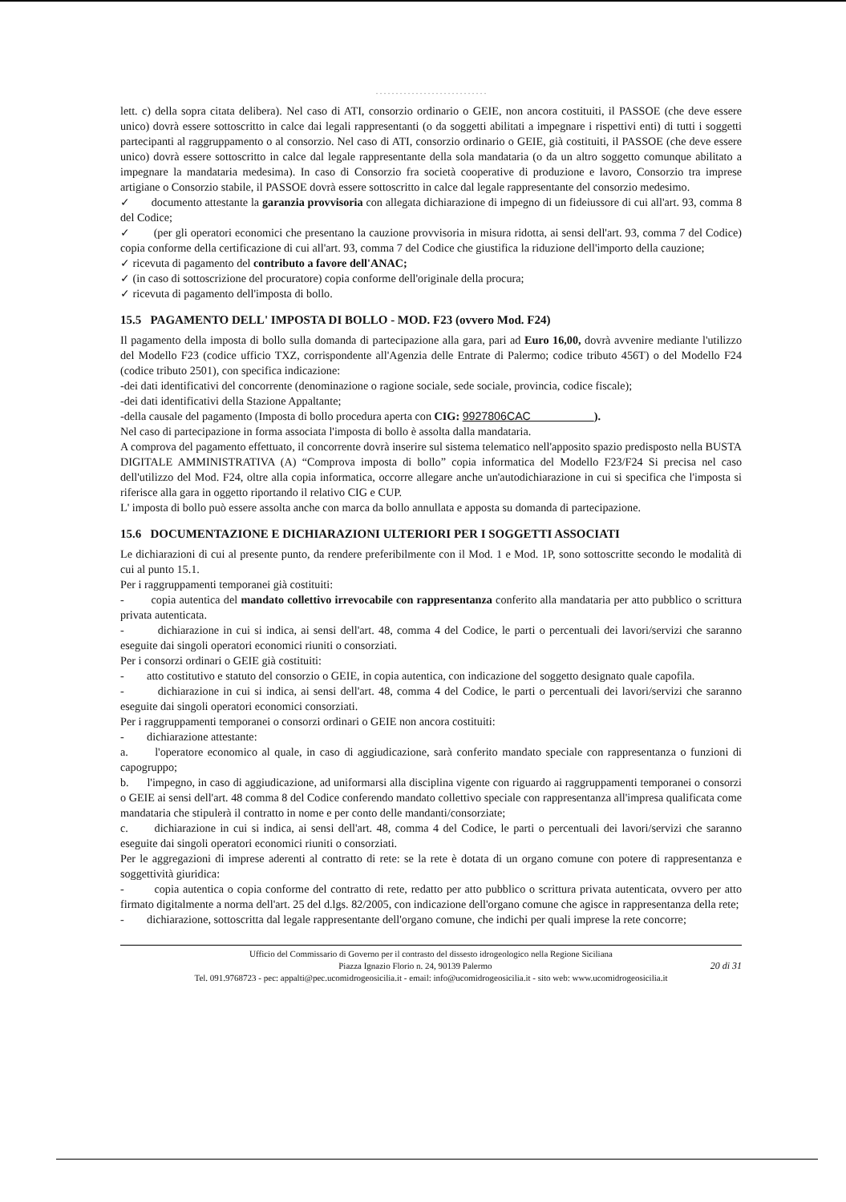. . . . . . . . . . . . . . . . . . . . . . . . . . . .
lett. c) della sopra citata delibera). Nel caso di ATI, consorzio ordinario o GEIE, non ancora costituiti, il PASSOE (che deve essere unico) dovrà essere sottoscritto in calce dai legali rappresentanti (o da soggetti abilitati a impegnare i rispettivi enti) di tutti i soggetti partecipanti al raggruppamento o al consorzio. Nel caso di ATI, consorzio ordinario o GEIE, già costituiti, il PASSOE (che deve essere unico) dovrà essere sottoscritto in calce dal legale rappresentante della sola mandataria (o da un altro soggetto comunque abilitato a impegnare la mandataria medesima). In caso di Consorzio fra società cooperative di produzione e lavoro, Consorzio tra imprese artigiane o Consorzio stabile, il PASSOE dovrà essere sottoscritto in calce dal legale rappresentante del consorzio medesimo.
✓ documento attestante la garanzia provvisoria con allegata dichiarazione di impegno di un fideiussore di cui all'art. 93, comma 8 del Codice;
✓ (per gli operatori economici che presentano la cauzione provvisoria in misura ridotta, ai sensi dell'art. 93, comma 7 del Codice) copia conforme della certificazione di cui all'art. 93, comma 7 del Codice che giustifica la riduzione dell'importo della cauzione;
✓ ricevuta di pagamento del contributo a favore dell'ANAC;
✓ (in caso di sottoscrizione del procuratore) copia conforme dell'originale della procura;
✓ ricevuta di pagamento dell'imposta di bollo.
15.5 PAGAMENTO DELL' IMPOSTA DI BOLLO - MOD. F23 (ovvero Mod. F24)
Il pagamento della imposta di bollo sulla domanda di partecipazione alla gara, pari ad Euro 16,00, dovrà avvenire mediante l'utilizzo del Modello F23 (codice ufficio TXZ, corrispondente all'Agenzia delle Entrate di Palermo; codice tributo 456T) o del Modello F24 (codice tributo 2501), con specifica indicazione:
-dei dati identificativi del concorrente (denominazione o ragione sociale, sede sociale, provincia, codice fiscale);
-dei dati identificativi della Stazione Appaltante;
-della causale del pagamento (Imposta di bollo procedura aperta con CIG: 9927806CAC ).
Nel caso di partecipazione in forma associata l'imposta di bollo è assolta dalla mandataria.
A comprova del pagamento effettuato, il concorrente dovrà inserire sul sistema telematico nell'apposito spazio predisposto nella BUSTA DIGITALE AMMINISTRATIVA (A) “Comprova imposta di bollo” copia informatica del Modello F23/F24 Si precisa nel caso dell'utilizzo del Mod. F24, oltre alla copia informatica, occorre allegare anche un'autodichiarazione in cui si specifica che l'imposta si riferisce alla gara in oggetto riportando il relativo CIG e CUP.
L' imposta di bollo può essere assolta anche con marca da bollo annullata e apposta su domanda di partecipazione.
15.6 DOCUMENTAZIONE E DICHIARAZIONI ULTERIORI PER I SOGGETTI ASSOCIATI
Le dichiarazioni di cui al presente punto, da rendere preferibilmente con il Mod. 1 e Mod. 1P, sono sottoscritte secondo le modalità di cui al punto 15.1.
Per i raggruppamenti temporanei già costituiti:
- copia autentica del mandato collettivo irrevocabile con rappresentanza conferito alla mandataria per atto pubblico o scrittura privata autenticata.
- dichiarazione in cui si indica, ai sensi dell'art. 48, comma 4 del Codice, le parti o percentuali dei lavori/servizi che saranno eseguite dai singoli operatori economici riuniti o consorziati.
Per i consorzi ordinari o GEIE già costituiti:
- atto costitutivo e statuto del consorzio o GEIE, in copia autentica, con indicazione del soggetto designato quale capofila.
- dichiarazione in cui si indica, ai sensi dell'art. 48, comma 4 del Codice, le parti o percentuali dei lavori/servizi che saranno eseguite dai singoli operatori economici consorziati.
Per i raggruppamenti temporanei o consorzi ordinari o GEIE non ancora costituiti:
- dichiarazione attestante:
a. l'operatore economico al quale, in caso di aggiudicazione, sarà conferito mandato speciale con rappresentanza o funzioni di capogruppo;
b. l'impegno, in caso di aggiudicazione, ad uniformarsi alla disciplina vigente con riguardo ai raggruppamenti temporanei o consorzi o GEIE ai sensi dell'art. 48 comma 8 del Codice conferendo mandato collettivo speciale con rappresentanza all'impresa qualificata come mandataria che stipulerà il contratto in nome e per conto delle mandanti/consorziate;
c. dichiarazione in cui si indica, ai sensi dell'art. 48, comma 4 del Codice, le parti o percentuali dei lavori/servizi che saranno eseguite dai singoli operatori economici riuniti o consorziati.
Per le aggregazioni di imprese aderenti al contratto di rete: se la rete è dotata di un organo comune con potere di rappresentanza e soggettività giuridica:
- copia autentica o copia conforme del contratto di rete, redatto per atto pubblico o scrittura privata autenticata, ovvero per atto firmato digitalmente a norma dell'art. 25 del d.lgs. 82/2005, con indicazione dell'organo comune che agisce in rappresentanza della rete;
- dichiarazione, sottoscritta dal legale rappresentante dell'organo comune, che indichi per quali imprese la rete concorre;
Ufficio del Commissario di Governo per il contrasto del dissesto idrogeologico nella Regione Siciliana
Piazza Ignazio Florio n. 24, 90139 Palermo 20 di 31
Tel. 091.9768723 - pec: appalti@pec.ucomidrogeosicilia.it - email: info@ucomidrogeosicilia.it - sito web: www.ucomidrogeosicilia.it